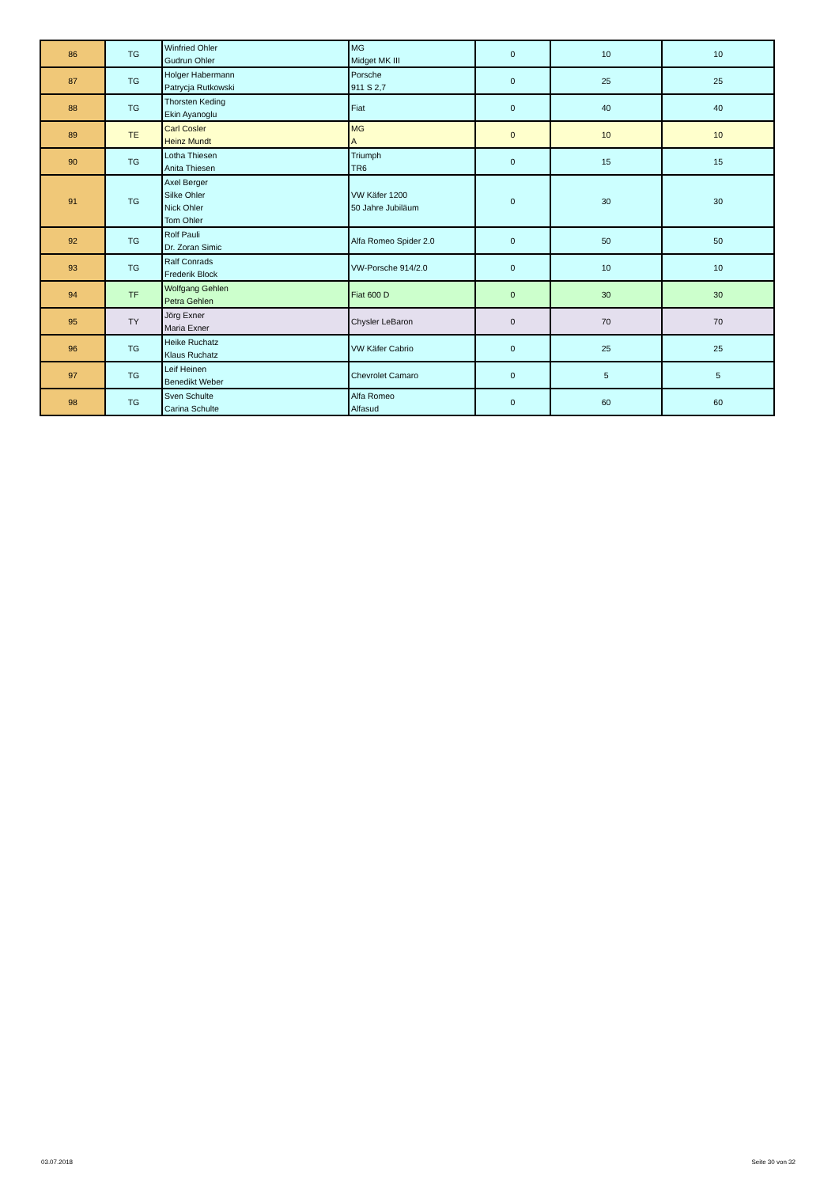| 86 | TG | Winfried Ohler Gudrun Ohler | MG Midget MK III | 0 | 10 | 10 |
| 87 | TG | Holger Habermann Patrycja Rutkowski | Porsche 911 S 2,7 | 0 | 25 | 25 |
| 88 | TG | Thorsten Keding Ekin Ayanoglu | Fiat | 0 | 40 | 40 |
| 89 | TE | Carl Cosler Heinz Mundt | MG A | 0 | 10 | 10 |
| 90 | TG | Lotha Thiesen Anita Thiesen | Triumph TR6 | 0 | 15 | 15 |
| 91 | TG | Axel Berger Silke Ohler Nick Ohler Tom Ohler | VW Käfer 1200 50 Jahre Jubiläum | 0 | 30 | 30 |
| 92 | TG | Rolf Pauli Dr. Zoran Simic | Alfa Romeo Spider 2.0 | 0 | 50 | 50 |
| 93 | TG | Ralf Conrads Frederik Block | VW-Porsche 914/2.0 | 0 | 10 | 10 |
| 94 | TF | Wolfgang Gehlen Petra Gehlen | Fiat 600 D | 0 | 30 | 30 |
| 95 | TY | Jörg Exner Maria Exner | Chysler LeBaron | 0 | 70 | 70 |
| 96 | TG | Heike Ruchatz Klaus Ruchatz | VW Käfer Cabrio | 0 | 25 | 25 |
| 97 | TG | Leif Heinen Benedikt Weber | Chevrolet Camaro | 0 | 5 | 5 |
| 98 | TG | Sven Schulte Carina Schulte | Alfa Romeo Alfasud | 0 | 60 | 60 |
03.07.2018 Seite 30 von 32